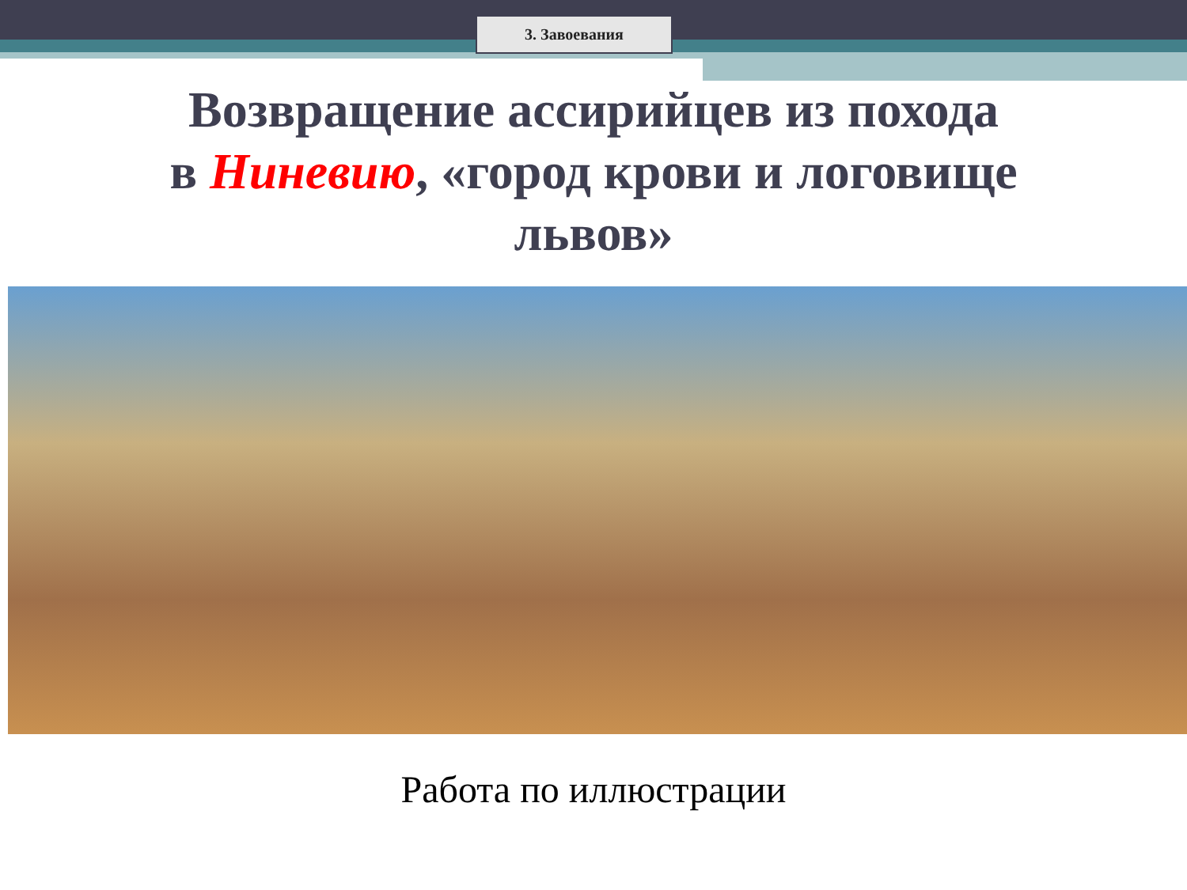3. Завоевания
Возвращение ассирийцев из похода
в Ниневию, «город крови и логовище
львов»
Работа по иллюстрации